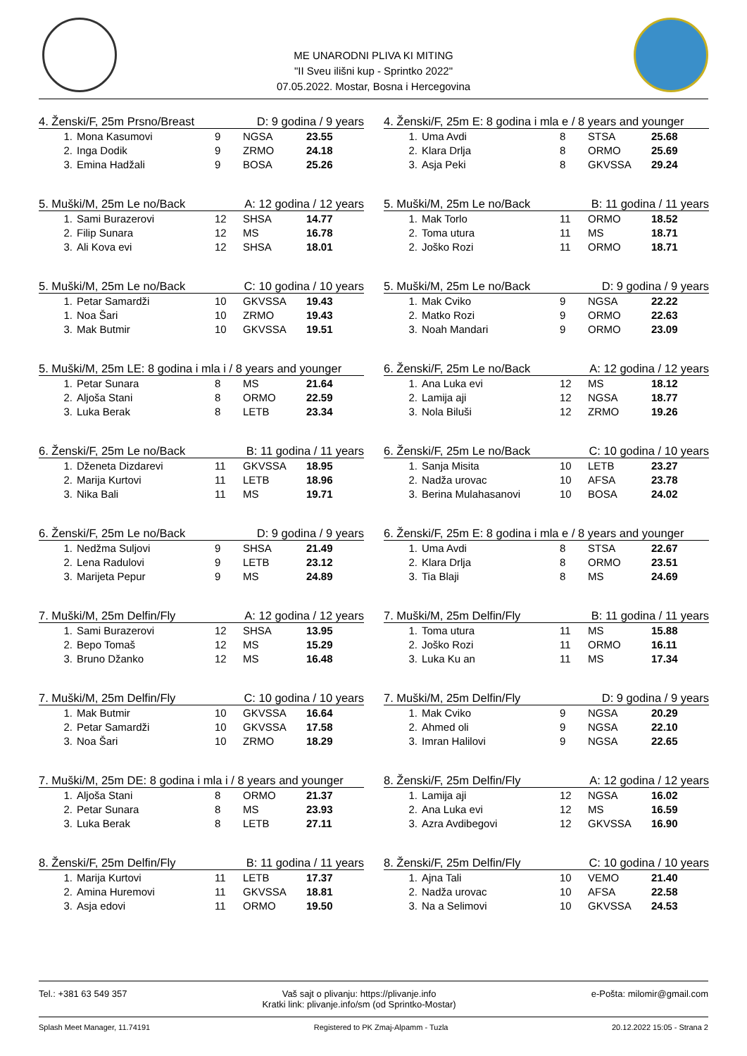ME UNARODNI PLIVA KI MITING
"II Sveu ilišni kup - Sprintko 2022"
07.05.2022. Mostar, Bosna i Hercegovina
4. Ženski/F, 25m Prsno/Breast D: 9 godina / 9 years
| 1. | Mona Kasumovi | 9 | NGSA | 23.55 |
| 2. | Inga Dodik | 9 | ZRMO | 24.18 |
| 3. | Emina Hadžali | 9 | BOSA | 25.26 |
4. Ženski/F, 25m E: 8 godina i mla e / 8 years and younger
| 1. | Uma Avdi | 8 | STSA | 25.68 |
| 2. | Klara Drlja | 8 | ORMO | 25.69 |
| 3. | Asja Peki | 8 | GKVSSA | 29.24 |
5. Muški/M, 25m Le no/Back A: 12 godina / 12 years
| 1. | Sami Burazerovi | 12 | SHSA | 14.77 |
| 2. | Filip Sunara | 12 | MS | 16.78 |
| 3. | Ali Kova evi | 12 | SHSA | 18.01 |
5. Muški/M, 25m Le no/Back B: 11 godina / 11 years
| 1. | Mak Torlo | 11 | ORMO | 18.52 |
| 2. | Toma utura | 11 | MS | 18.71 |
| 2. | Joško Rozi | 11 | ORMO | 18.71 |
5. Muški/M, 25m Le no/Back C: 10 godina / 10 years
| 1. | Petar Samardži | 10 | GKVSSA | 19.43 |
| 1. | Noa Šari | 10 | ZRMO | 19.43 |
| 3. | Mak Butmir | 10 | GKVSSA | 19.51 |
5. Muški/M, 25m Le no/Back D: 9 godina / 9 years
| 1. | Mak Cviko | 9 | NGSA | 22.22 |
| 2. | Matko Rozi | 9 | ORMO | 22.63 |
| 3. | Noah Mandari | 9 | ORMO | 23.09 |
5. Muški/M, 25m LE: 8 godina i mla i / 8 years and younger
| 1. | Petar Sunara | 8 | MS | 21.64 |
| 2. | Aljoša Stani | 8 | ORMO | 22.59 |
| 3. | Luka Berak | 8 | LETB | 23.34 |
6. Ženski/F, 25m Le no/Back A: 12 godina / 12 years
| 1. | Ana Luka evi | 12 | MS | 18.12 |
| 2. | Lamija aji | 12 | NGSA | 18.77 |
| 3. | Nola Biluši | 12 | ZRMO | 19.26 |
6. Ženski/F, 25m Le no/Back B: 11 godina / 11 years
| 1. | Dženeta Dizdarevi | 11 | GKVSSA | 18.95 |
| 2. | Marija Kurtovi | 11 | LETB | 18.96 |
| 3. | Nika Bali | 11 | MS | 19.71 |
6. Ženski/F, 25m Le no/Back C: 10 godina / 10 years
| 1. | Sanja Misita | 10 | LETB | 23.27 |
| 2. | Nadža urovac | 10 | AFSA | 23.78 |
| 3. | Berina Mulahasanovi | 10 | BOSA | 24.02 |
6. Ženski/F, 25m Le no/Back D: 9 godina / 9 years
| 1. | Nedžma Suljovi | 9 | SHSA | 21.49 |
| 2. | Lena Radulovi | 9 | LETB | 23.12 |
| 3. | Marijeta Pepur | 9 | MS | 24.89 |
6. Ženski/F, 25m E: 8 godina i mla e / 8 years and younger
| 1. | Uma Avdi | 8 | STSA | 22.67 |
| 2. | Klara Drlja | 8 | ORMO | 23.51 |
| 3. | Tia Blaji | 8 | MS | 24.69 |
7. Muški/M, 25m Delfin/Fly A: 12 godina / 12 years
| 1. | Sami Burazerovi | 12 | SHSA | 13.95 |
| 2. | Bepo Tomaš | 12 | MS | 15.29 |
| 3. | Bruno Džanko | 12 | MS | 16.48 |
7. Muški/M, 25m Delfin/Fly B: 11 godina / 11 years
| 1. | Toma utura | 11 | MS | 15.88 |
| 2. | Joško Rozi | 11 | ORMO | 16.11 |
| 3. | Luka Ku an | 11 | MS | 17.34 |
7. Muški/M, 25m Delfin/Fly C: 10 godina / 10 years
| 1. | Mak Butmir | 10 | GKVSSA | 16.64 |
| 2. | Petar Samardži | 10 | GKVSSA | 17.58 |
| 3. | Noa Šari | 10 | ZRMO | 18.29 |
7. Muški/M, 25m Delfin/Fly D: 9 godina / 9 years
| 1. | Mak Cviko | 9 | NGSA | 20.29 |
| 2. | Ahmed oli | 9 | NGSA | 22.10 |
| 3. | Imran Halilovi | 9 | NGSA | 22.65 |
7. Muški/M, 25m DE: 8 godina i mla i / 8 years and younger
| 1. | Aljoša Stani | 8 | ORMO | 21.37 |
| 2. | Petar Sunara | 8 | MS | 23.93 |
| 3. | Luka Berak | 8 | LETB | 27.11 |
8. Ženski/F, 25m Delfin/Fly A: 12 godina / 12 years
| 1. | Lamija aji | 12 | NGSA | 16.02 |
| 2. | Ana Luka evi | 12 | MS | 16.59 |
| 3. | Azra Avdibegovi | 12 | GKVSSA | 16.90 |
8. Ženski/F, 25m Delfin/Fly B: 11 godina / 11 years
| 1. | Marija Kurtovi | 11 | LETB | 17.37 |
| 2. | Amina Huremovi | 11 | GKVSSA | 18.81 |
| 3. | Asja edovi | 11 | ORMO | 19.50 |
8. Ženski/F, 25m Delfin/Fly C: 10 godina / 10 years
| 1. | Ajna Tali | 10 | VEMO | 21.40 |
| 2. | Nadža urovac | 10 | AFSA | 22.58 |
| 3. | Na a Selimovi | 10 | GKVSSA | 24.53 |
Tel.: +381 63 549 357 Vaš sajt o plivanju: https://plivanje.info
Kratki link: plivanje.info/sm (od Sprintko-Mostar) e-Pošta: milomir@gmail.com
Splash Meet Manager, 11.74191 Registered to PK Zmaj-Alpamm - Tuzla 20.12.2022 15:05 - Strana 2